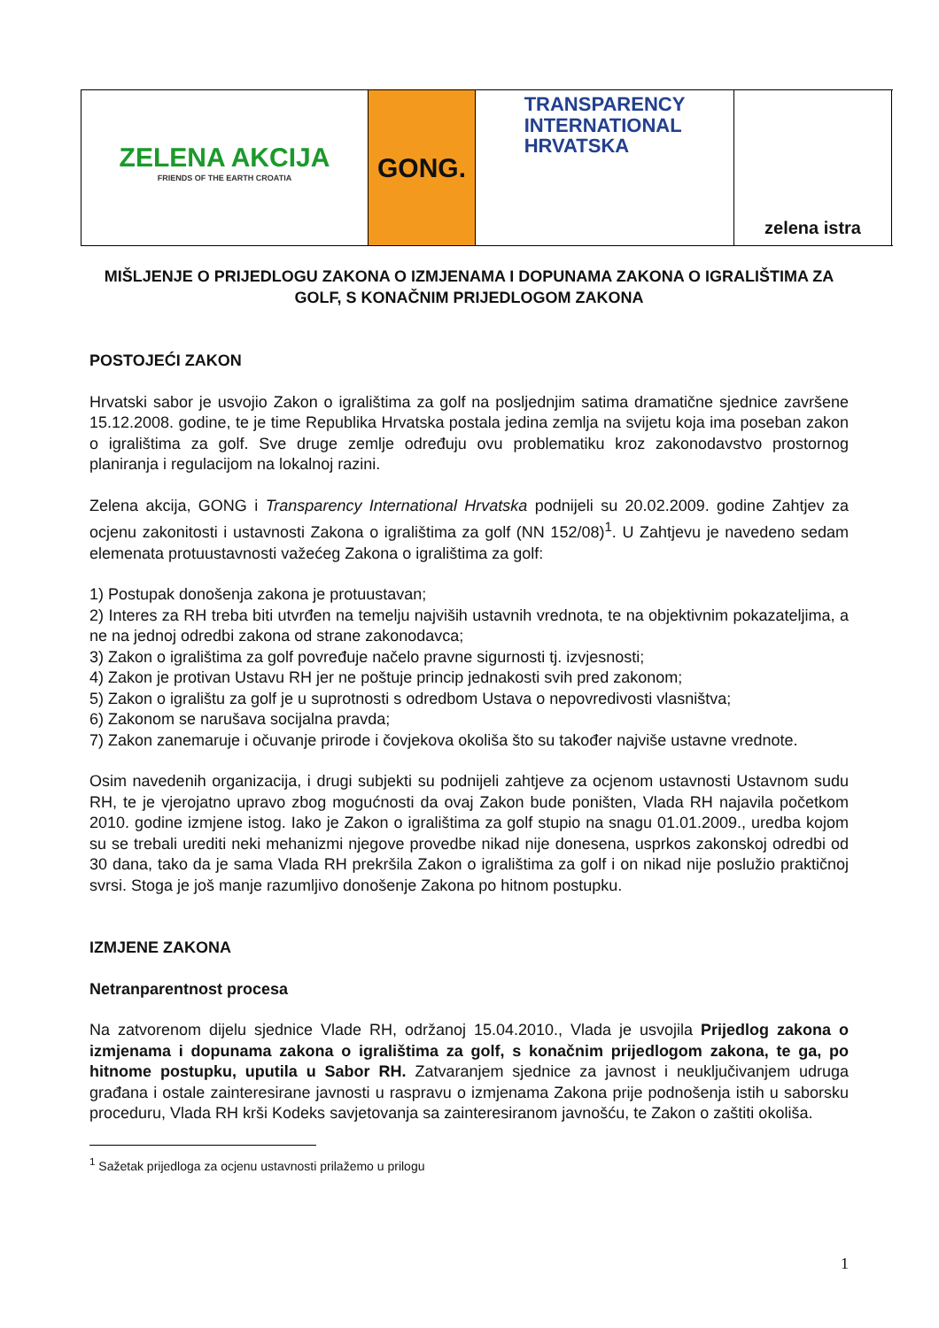ZELENA AKCIJA
FRIENDS OF THE EARTH CROATIA
GONG.
TRANSPARENCY
INTERNATIONAL
HRVATSKA
zelena istra
MIŠLJENJE O PRIJEDLOGU ZAKONA O IZMJENAMA I DOPUNAMA ZAKONA O IGRALIŠTIMA ZA GOLF, S KONAČNIM PRIJEDLOGOM ZAKONA
POSTOJEĆI ZAKON
Hrvatski sabor je usvojio Zakon o igralištima za golf na posljednjim satima dramatične sjednice završene 15.12.2008. godine, te je time Republika Hrvatska postala jedina zemlja na svijetu koja ima poseban zakon o igralištima za golf. Sve druge zemlje određuju ovu problematiku kroz zakonodavstvo prostornog planiranja i regulacijom na lokalnoj razini.
Zelena akcija, GONG i Transparency International Hrvatska podnijeli su 20.02.2009. godine Zahtjev za ocjenu zakonitosti i ustavnosti Zakona o igralištima za golf (NN 152/08)<sup>1</sup>. U Zahtjevu je navedeno sedam elemenata protuustavnosti važećeg Zakona o igralištima za golf:
1) Postupak donošenja zakona je protuustavan;
2) Interes za RH treba biti utvrđen na temelju najviših ustavnih vrednota, te na objektivnim pokazateljima, a ne na jednoj odredbi zakona od strane zakonodavca;
3) Zakon o igralištima za golf povređuje načelo pravne sigurnosti tj. izvjesnosti;
4) Zakon je protivan Ustavu RH jer ne poštuje princip jednakosti svih pred zakonom;
5) Zakon o igralištu za golf je u suprotnosti s odredbom Ustava o nepovredivosti vlasništva;
6) Zakonom se narušava socijalna pravda;
7) Zakon zanemaruje i očuvanje prirode i čovjekova okoliša što su također najviše ustavne vrednote.
Osim navedenih organizacija, i drugi subjekti su podnijeli zahtjeve za ocjenom ustavnosti Ustavnom sudu RH, te je vjerojatno upravo zbog mogućnosti da ovaj Zakon bude poništen, Vlada RH najavila početkom 2010. godine izmjene istog. Iako je Zakon o igralištima za golf stupio na snagu 01.01.2009., uredba kojom su se trebali urediti neki mehanizmi njegove provedbe nikad nije donesena, usprkos zakonskoj odredbi od 30 dana, tako da je sama Vlada RH prekršila Zakon o igralištima za golf i on nikad nije poslužio praktičnoj svrsi. Stoga je još manje razumljivo donošenje Zakona po hitnom postupku.
IZMJENE ZAKONA
Netranparentnost procesa
Na zatvorenom dijelu sjednice Vlade RH, održanoj 15.04.2010., Vlada je usvojila Prijedlog zakona o izmjenama i dopunama zakona o igralištima za golf, s konačnim prijedlogom zakona, te ga, po hitnome postupku, uputila u Sabor RH. Zatvaranjem sjednice za javnost i neuključivanjem udruga građana i ostale zainteresirane javnosti u raspravu o izmjenama Zakona prije podnošenja istih u saborsku proceduru, Vlada RH krši Kodeks savjetovanja sa zainteresiranom javnošću, te Zakon o zaštiti okoliša.
<sup>1</sup> Sažetak prijedloga za ocjenu ustavnosti prilažemo u prilogu
1